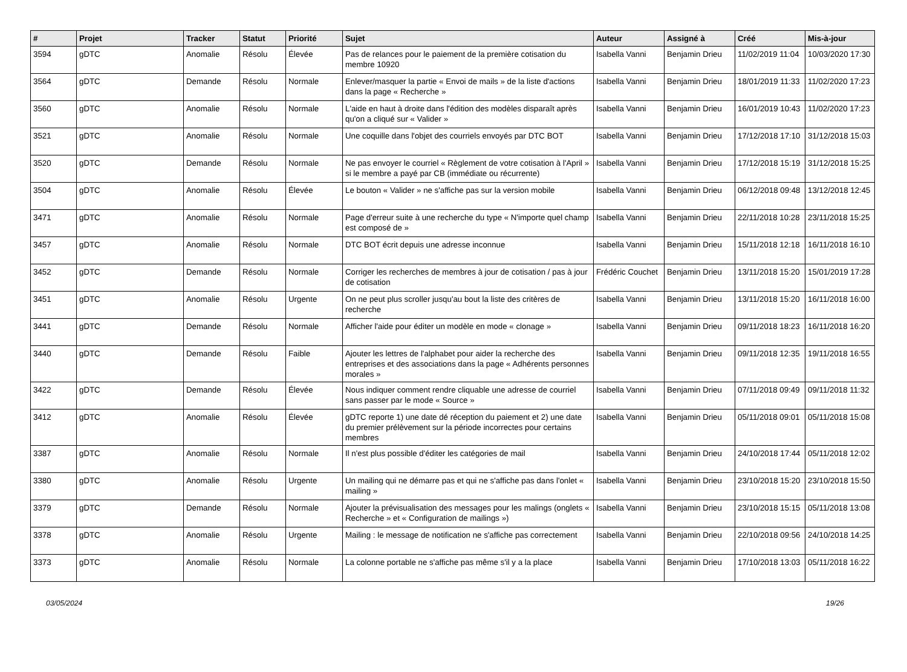| # | Projet | Tracker | Statut | Priorité | Sujet | Auteur | Assigné à | Créé | Mis-à-jour |
| --- | --- | --- | --- | --- | --- | --- | --- | --- | --- |
| 3594 | gDTC | Anomalie | Résolu | Élevée | Pas de relances pour le paiement de la première cotisation du membre 10920 | Isabella Vanni | Benjamin Drieu | 11/02/2019 11:04 | 10/03/2020 17:30 |
| 3564 | gDTC | Demande | Résolu | Normale | Enlever/masquer la partie « Envoi de mails » de la liste d'actions dans la page « Recherche » | Isabella Vanni | Benjamin Drieu | 18/01/2019 11:33 | 11/02/2020 17:23 |
| 3560 | gDTC | Anomalie | Résolu | Normale | L'aide en haut à droite dans l'édition des modèles disparaît après qu'on a cliqué sur « Valider » | Isabella Vanni | Benjamin Drieu | 16/01/2019 10:43 | 11/02/2020 17:23 |
| 3521 | gDTC | Anomalie | Résolu | Normale | Une coquille dans l'objet des courriels envoyés par DTC BOT | Isabella Vanni | Benjamin Drieu | 17/12/2018 17:10 | 31/12/2018 15:03 |
| 3520 | gDTC | Demande | Résolu | Normale | Ne pas envoyer le courriel « Règlement de votre cotisation à l'April » si le membre a payé par CB (immédiate ou récurrente) | Isabella Vanni | Benjamin Drieu | 17/12/2018 15:19 | 31/12/2018 15:25 |
| 3504 | gDTC | Anomalie | Résolu | Élevée | Le bouton « Valider » ne s'affiche pas sur la version mobile | Isabella Vanni | Benjamin Drieu | 06/12/2018 09:48 | 13/12/2018 12:45 |
| 3471 | gDTC | Anomalie | Résolu | Normale | Page d'erreur suite à une recherche du type « N'importe quel champ est composé de » | Isabella Vanni | Benjamin Drieu | 22/11/2018 10:28 | 23/11/2018 15:25 |
| 3457 | gDTC | Anomalie | Résolu | Normale | DTC BOT écrit depuis une adresse inconnue | Isabella Vanni | Benjamin Drieu | 15/11/2018 12:18 | 16/11/2018 16:10 |
| 3452 | gDTC | Demande | Résolu | Normale | Corriger les recherches de membres à jour de cotisation / pas à jour de cotisation | Frédéric Couchet | Benjamin Drieu | 13/11/2018 15:20 | 15/01/2019 17:28 |
| 3451 | gDTC | Anomalie | Résolu | Urgente | On ne peut plus scroller jusqu'au bout la liste des critères de recherche | Isabella Vanni | Benjamin Drieu | 13/11/2018 15:20 | 16/11/2018 16:00 |
| 3441 | gDTC | Demande | Résolu | Normale | Afficher l'aide pour éditer un modèle en mode « clonage » | Isabella Vanni | Benjamin Drieu | 09/11/2018 18:23 | 16/11/2018 16:20 |
| 3440 | gDTC | Demande | Résolu | Faible | Ajouter les lettres de l'alphabet pour aider la recherche des entreprises et des associations dans la page « Adhérents personnes morales » | Isabella Vanni | Benjamin Drieu | 09/11/2018 12:35 | 19/11/2018 16:55 |
| 3422 | gDTC | Demande | Résolu | Élevée | Nous indiquer comment rendre cliquable une adresse de courriel sans passer par le mode « Source » | Isabella Vanni | Benjamin Drieu | 07/11/2018 09:49 | 09/11/2018 11:32 |
| 3412 | gDTC | Anomalie | Résolu | Élevée | gDTC reporte 1) une date dé réception du paiement et 2) une date du premier prélèvement sur la période incorrectes pour certains membres | Isabella Vanni | Benjamin Drieu | 05/11/2018 09:01 | 05/11/2018 15:08 |
| 3387 | gDTC | Anomalie | Résolu | Normale | Il n'est plus possible d'éditer les catégories de mail | Isabella Vanni | Benjamin Drieu | 24/10/2018 17:44 | 05/11/2018 12:02 |
| 3380 | gDTC | Anomalie | Résolu | Urgente | Un mailing qui ne démarre pas et qui ne s'affiche pas dans l'onlet « mailing » | Isabella Vanni | Benjamin Drieu | 23/10/2018 15:20 | 23/10/2018 15:50 |
| 3379 | gDTC | Demande | Résolu | Normale | Ajouter la prévisualisation des messages pour les malings (onglets « Recherche » et « Configuration de mailings ») | Isabella Vanni | Benjamin Drieu | 23/10/2018 15:15 | 05/11/2018 13:08 |
| 3378 | gDTC | Anomalie | Résolu | Urgente | Mailing : le message de notification ne s'affiche pas correctement | Isabella Vanni | Benjamin Drieu | 22/10/2018 09:56 | 24/10/2018 14:25 |
| 3373 | gDTC | Anomalie | Résolu | Normale | La colonne portable ne s'affiche pas même s'il y a la place | Isabella Vanni | Benjamin Drieu | 17/10/2018 13:03 | 05/11/2018 16:22 |
03/05/2024 19/26